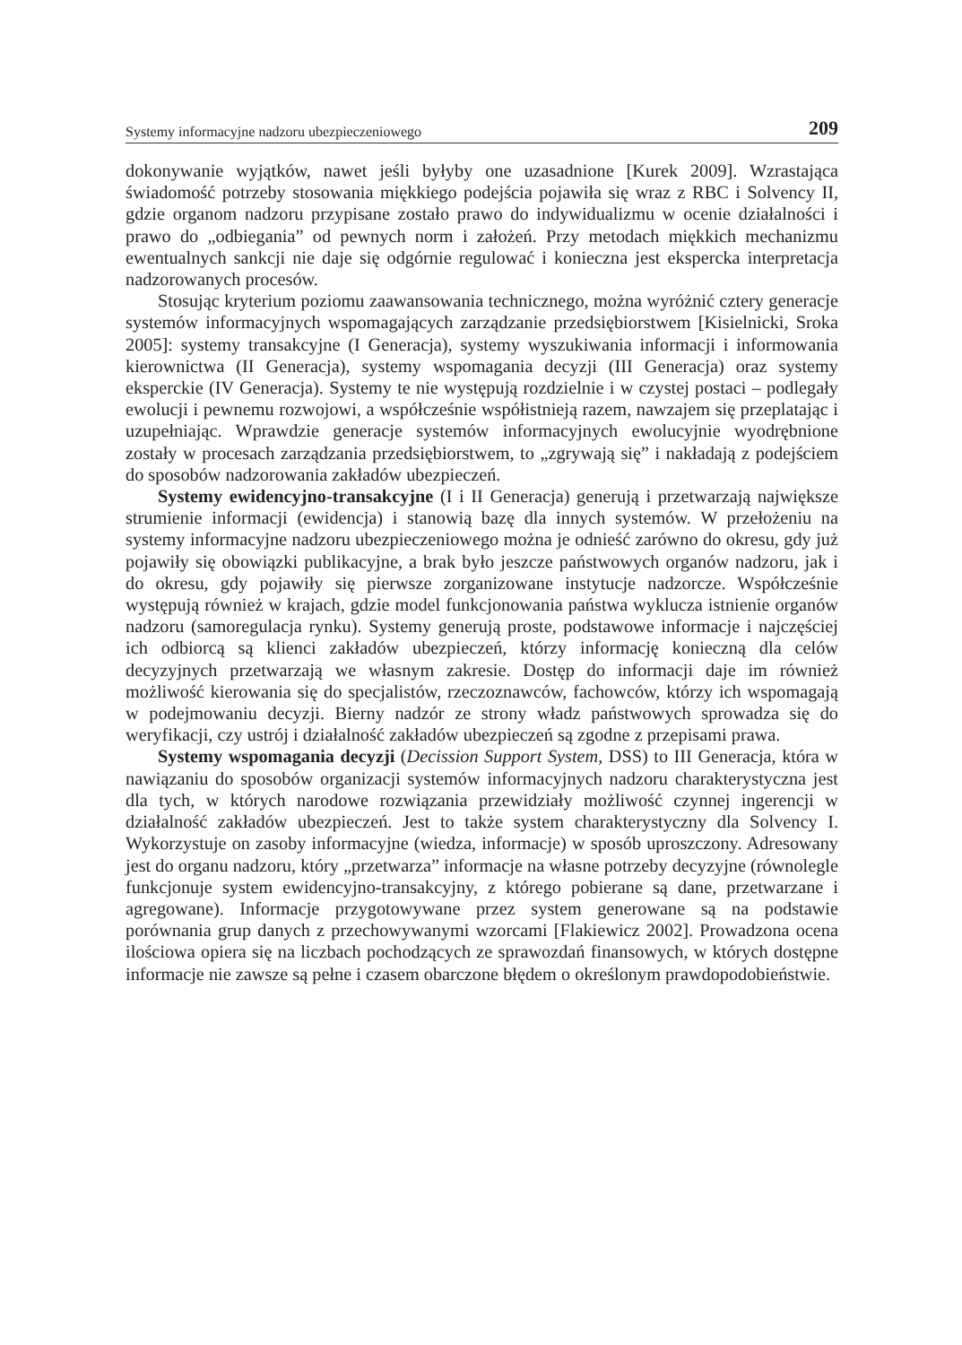Systemy informacyjne nadzoru ubezpieczeniowego 209
dokonywanie wyjątków, nawet jeśli byłyby one uzasadnione [Kurek 2009]. Wzrastająca świadomość potrzeby stosowania miękkiego podejścia pojawiła się wraz z RBC i Solvency II, gdzie organom nadzoru przypisane zostało prawo do indywidualizmu w ocenie działalności i prawo do „odbiegania” od pewnych norm i założeń. Przy metodach miękkich mechanizmu ewentualnych sankcji nie daje się odgórnie regulować i konieczna jest ekspercka interpretacja nadzorowanych procesów.
Stosując kryterium poziomu zaawansowania technicznego, można wyróżnić cztery generacje systemów informacyjnych wspomagających zarządzanie przedsiębiorstwem [Kisielnicki, Sroka 2005]: systemy transakcyjne (I Generacja), systemy wyszukiwania informacji i informowania kierownictwa (II Generacja), systemy wspomagania decyzji (III Generacja) oraz systemy eksperckie (IV Generacja). Systemy te nie występują rozdzielnie i w czystej postaci – podlegały ewolucji i pewnemu rozwojowi, a współcześnie współistnieją razem, nawzajem się przeplatając i uzupełniając. Wprawdzie generacje systemów informacyjnych ewolucyjnie wyodrębnione zostały w procesach zarządzania przedsiębiorstwem, to „zgrywają się” i nakładają z podejściem do sposobów nadzorowania zakładów ubezpieczeń.
Systemy ewidencyjno-transakcyjne (I i II Generacja) generują i przetwarzają największe strumienie informacji (ewidencja) i stanowią bazę dla innych systemów. W przełożeniu na systemy informacyjne nadzoru ubezpieczeniowego można je odnieść zarówno do okresu, gdy już pojawiły się obowiązki publikacyjne, a brak było jeszcze państwowych organów nadzoru, jak i do okresu, gdy pojawiły się pierwsze zorganizowane instytucje nadzorcze. Współcześnie występują również w krajach, gdzie model funkcjonowania państwa wyklucza istnienie organów nadzoru (samoregulacja rynku). Systemy generują proste, podstawowe informacje i najczęściej ich odbiorcą są klienci zakładów ubezpieczeń, którzy informację konieczną dla celów decyzyjnych przetwarzają we własnym zakresie. Dostęp do informacji daje im również możliwość kierowania się do specjalistów, rzeczoznawców, fachowców, którzy ich wspomagają w podejmowaniu decyzji. Bierny nadzór ze strony władz państwowych sprowadza się do weryfikacji, czy ustrój i działalność zakładów ubezpieczeń są zgodne z przepisami prawa.
Systemy wspomagania decyzji (Decission Support System, DSS) to III Generacja, która w nawiązaniu do sposobów organizacji systemów informacyjnych nadzoru charakterystyczna jest dla tych, w których narodowe rozwiązania przewidziały możliwość czynnej ingerencji w działalność zakładów ubezpieczeń. Jest to także system charakterystyczny dla Solvency I. Wykorzystuje on zasoby informacyjne (wiedza, informacje) w sposób uproszczony. Adresowany jest do organu nadzoru, który „przetwarza” informacje na własne potrzeby decyzyjne (równolegle funkcjonuje system ewidencyjno-transakcyjny, z którego pobierane są dane, przetwarzane i agregowane). Informacje przygotowywane przez system generowane są na podstawie porównania grup danych z przechowywanymi wzorcami [Flakiewicz 2002]. Prowadzona ocena ilościowa opiera się na liczbach pochodzących ze sprawozdań finansowych, w których dostępne informacje nie zawsze są pełne i czasem obarczone błędem o określonym prawdopodobieństwie.